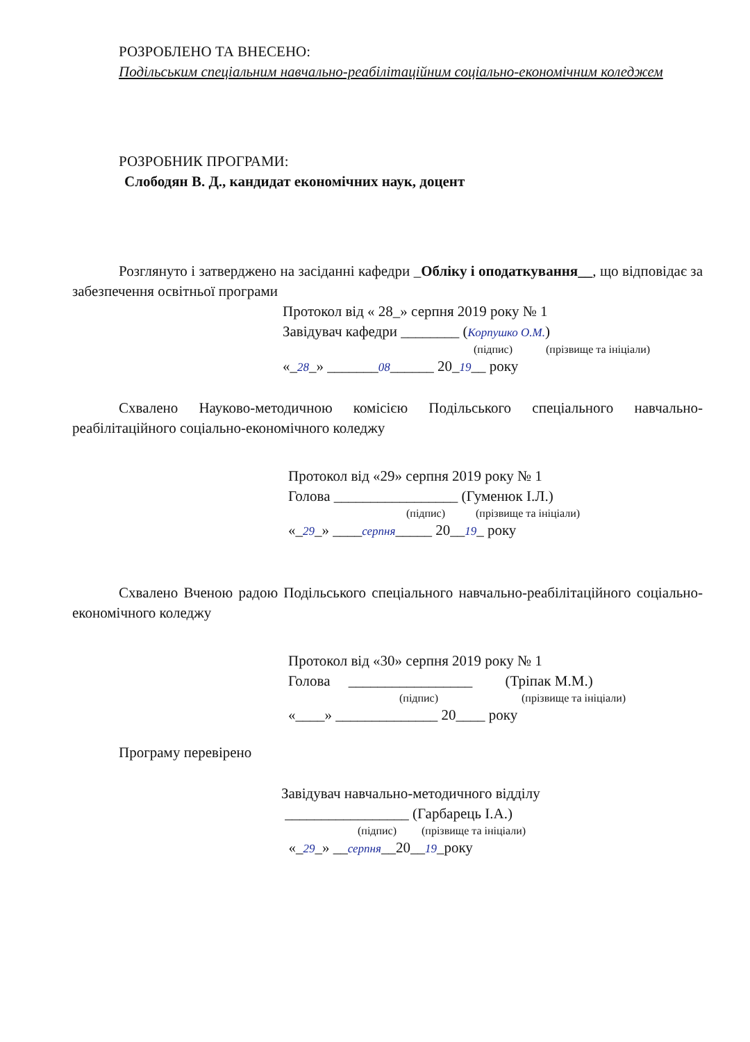РОЗРОБЛЕНО ТА ВНЕСЕНО:
Подільським спеціальним навчально-реабілітаційним соціально-економічним коледжем
РОЗРОБНИК ПРОГРАМИ:
Слободян В. Д., кандидат економічних наук, доцент
Розглянуто і затверджено на засіданні кафедри _Обліку і оподаткування__, що відповідає за забезпечення освітньої програми
Протокол від « 28_» серпня 2019 року № 1
Завідувач кафедри ________ (Корпушко О.М.)
(підпис) (прізвище та ініціали)
«_28_» _______08______ 20_19__ року
Схвалено Науково-методичною комісією Подільського спеціального навчально-реабілітаційного соціально-економічного коледжу
Протокол від «29» серпня 2019 року № 1
Голова _________________ (Гуменюк І.Л.)
(підпис) (прізвище та ініціали)
«_29_» ____серпня_____ 20__19_ року
Схвалено Вченою радою Подільського спеціального навчально-реабілітаційного соціально-економічного коледжу
Протокол від «30» серпня 2019 року № 1
Голова _________________ (Тріпак М.М.)
(підпис) (прізвище та ініціали)
«____» ______________ 20____ року
Програму перевірено
Завідувач навчально-методичного відділу
_________________ (Гарбарець І.А.)
(підпис) (прізвище та ініціали)
«_29_» __серпня__20__19_року